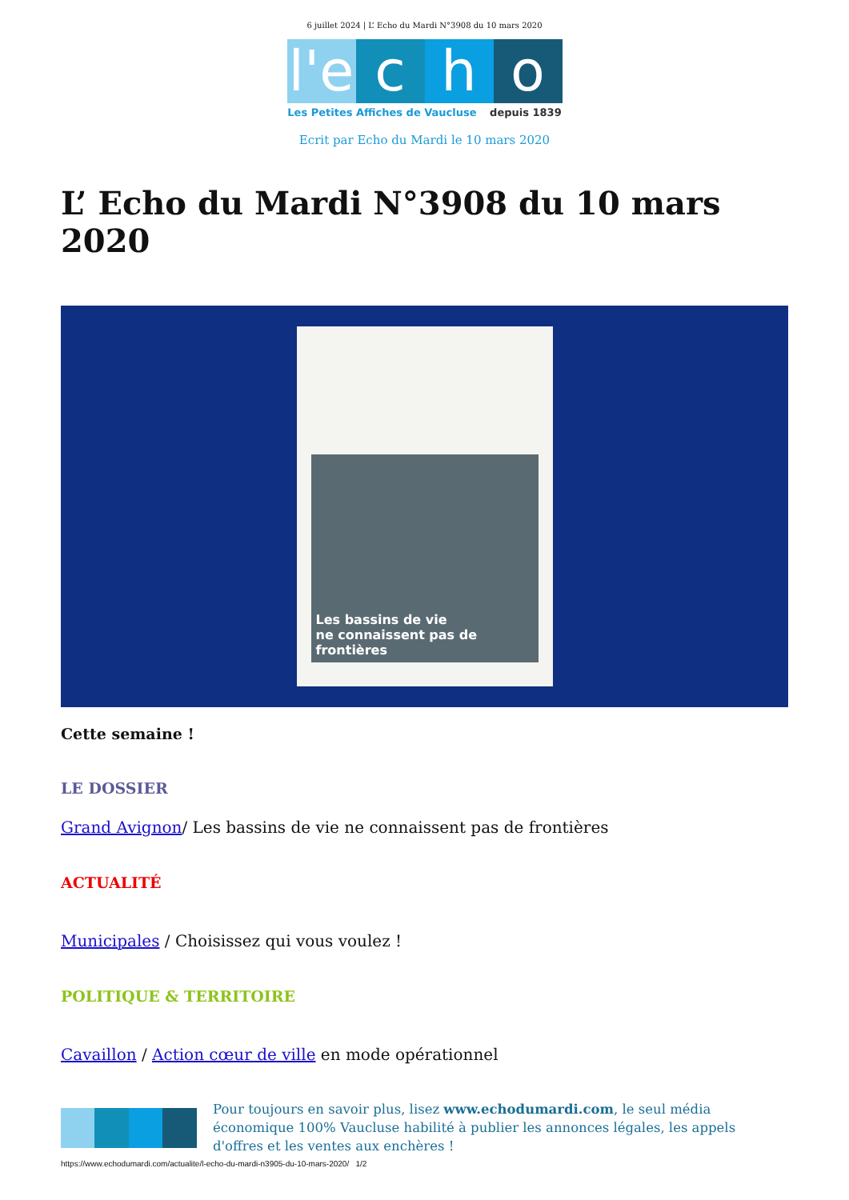6 juillet 2024 | L’ Echo du Mardi N°3908 du 10 mars 2020
l'e c h o
Les Petites Affiches de Vaucluse depuis 1839
Ecrit par Echo du Mardi le 10 mars 2020
L’ Echo du Mardi N°3908 du 10 mars 2020
Les bassins de vie
ne connaissent pas de frontières
Cette semaine !
LE DOSSIER
Grand Avignon/ Les bassins de vie ne connaissent pas de frontières
ACTUALITÉ
Municipales / Choisissez qui vous voulez !
POLITIQUE & TERRITOIRE
Cavaillon / Action cœur de ville en mode opérationnel
Pour toujours en savoir plus, lisez www.echodumardi.com, le seul média économique 100% Vaucluse habilité à publier les annonces légales, les appels d'offres et les ventes aux enchères !
https://www.echodumardi.com/actualite/l-echo-du-mardi-n3905-du-10-mars-2020/ 1/2